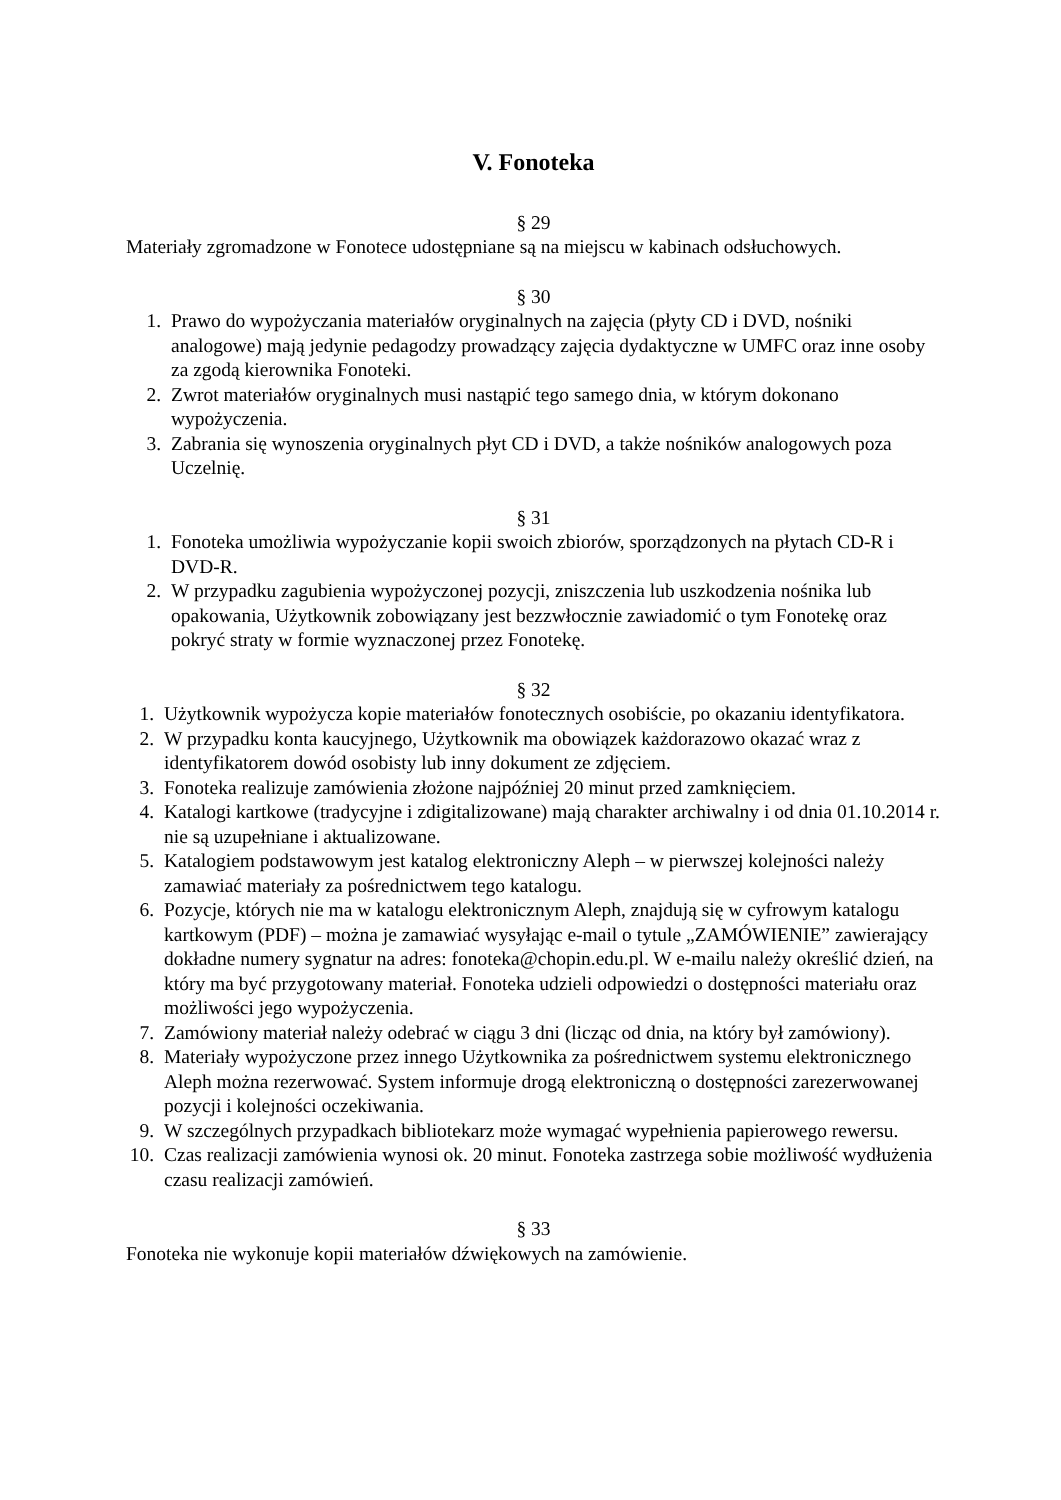V. Fonoteka
§ 29
Materiały zgromadzone w Fonotece udostępniane są na miejscu w kabinach odsłuchowych.
§ 30
1. Prawo do wypożyczania materiałów oryginalnych na zajęcia (płyty CD i DVD, nośniki analogowe) mają jedynie pedagodzy prowadzący zajęcia dydaktyczne w UMFC oraz inne osoby za zgodą kierownika Fonoteki.
2. Zwrot materiałów oryginalnych musi nastąpić tego samego dnia, w którym dokonano wypożyczenia.
3. Zabrania się wynoszenia oryginalnych płyt CD i DVD, a także nośników analogowych poza Uczelnię.
§ 31
1. Fonoteka umożliwia wypożyczanie kopii swoich zbiorów, sporządzonych na płytach CD-R i DVD-R.
2. W przypadku zagubienia wypożyczonej pozycji, zniszczenia lub uszkodzenia nośnika lub opakowania, Użytkownik zobowiązany jest bezzwłocznie zawiadomić o tym Fonotekę oraz pokryć straty w formie wyznaczonej przez Fonotekę.
§ 32
1. Użytkownik wypożycza kopie materiałów fonotecznych osobiście, po okazaniu identyfikatora.
2. W przypadku konta kaucyjnego, Użytkownik ma obowiązek każdorazowo okazać wraz z identyfikatorem dowód osobisty lub inny dokument ze zdjęciem.
3. Fonoteka realizuje zamówienia złożone najpóźniej 20 minut przed zamknięciem.
4. Katalogi kartkowe (tradycyjne i zdigitalizowane) mają charakter archiwalny i od dnia 01.10.2014 r. nie są uzupełniane i aktualizowane.
5. Katalogiem podstawowym jest katalog elektroniczny Aleph – w pierwszej kolejności należy zamawiać materiały za pośrednictwem tego katalogu.
6. Pozycje, których nie ma w katalogu elektronicznym Aleph, znajdują się w cyfrowym katalogu kartkowym (PDF) – można je zamawiać wysyłając e-mail o tytule „ZAMÓWIENIE” zawierający dokładne numery sygnatur na adres: fonoteka@chopin.edu.pl. W e-mailu należy określić dzień, na który ma być przygotowany materiał. Fonoteka udzieli odpowiedzi o dostępności materiału oraz możliwości jego wypożyczenia.
7. Zamówiony materiał należy odebrać w ciągu 3 dni (licząc od dnia, na który był zamówiony).
8. Materiały wypożyczone przez innego Użytkownika za pośrednictwem systemu elektronicznego Aleph można rezerwować. System informuje drogą elektroniczną o dostępności zarezerwowanej pozycji i kolejności oczekiwania.
9. W szczególnych przypadkach bibliotekarz może wymagać wypełnienia papierowego rewersu.
10. Czas realizacji zamówienia wynosi ok. 20 minut. Fonoteka zastrzega sobie możliwość wydłużenia czasu realizacji zamówień.
§ 33
Fonoteka nie wykonuje kopii materiałów dźwiękowych na zamówienie.